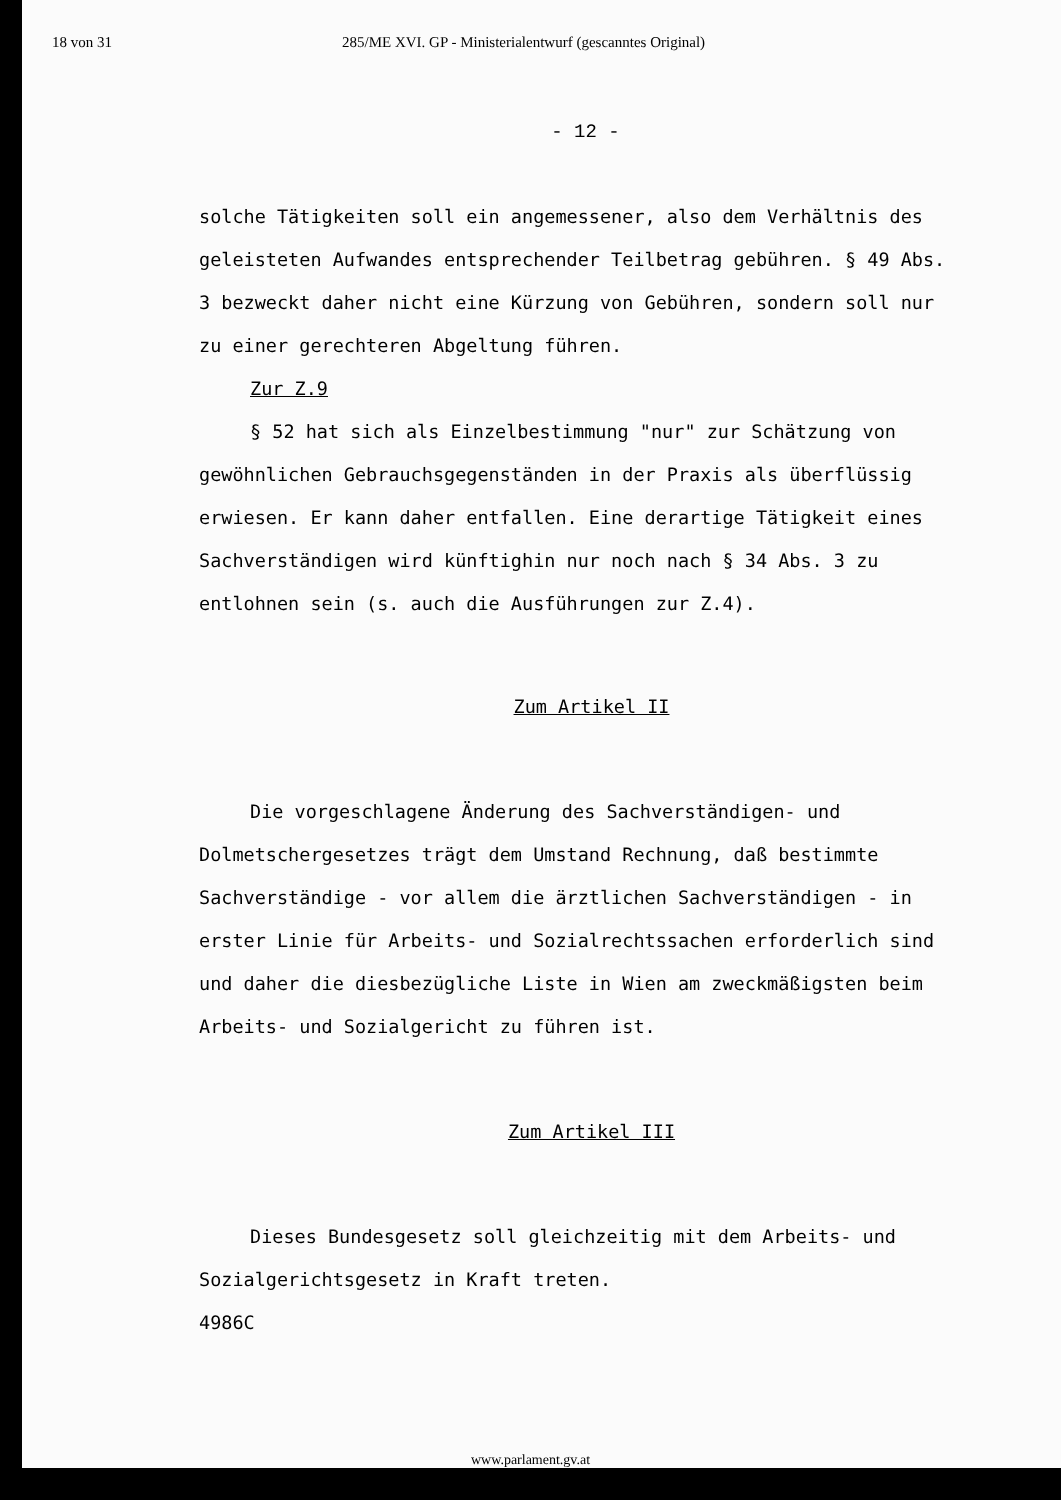18 von 31 285/ME XVI. GP - Ministerialentwurf (gescanntes Original)
- 12 -
solche Tätigkeiten soll ein angemessener, also dem Verhältnis des geleisteten Aufwandes entsprechender Teilbetrag gebühren. § 49 Abs. 3 bezweckt daher nicht eine Kürzung von Gebühren, sondern soll nur zu einer gerechteren Abgeltung führen.
Zur Z.9
§ 52 hat sich als Einzelbestimmung "nur" zur Schätzung von gewöhnlichen Gebrauchsgegenständen in der Praxis als überflüssig erwiesen. Er kann daher entfallen. Eine derartige Tätigkeit eines Sachverständigen wird künftighin nur noch nach § 34 Abs. 3 zu entlohnen sein (s. auch die Ausführungen zur Z.4).
Zum Artikel II
Die vorgeschlagene Änderung des Sachverständigen- und Dolmetschergesetzes trägt dem Umstand Rechnung, daß bestimmte Sachverständige - vor allem die ärztlichen Sachverständigen - in erster Linie für Arbeits- und Sozialrechtssachen erforderlich sind und daher die diesbezügliche Liste in Wien am zweckmäßigsten beim Arbeits- und Sozialgericht zu führen ist.
Zum Artikel III
Dieses Bundesgesetz soll gleichzeitig mit dem Arbeits- und Sozialgerichtsgesetz in Kraft treten.
4986C
www.parlament.gv.at